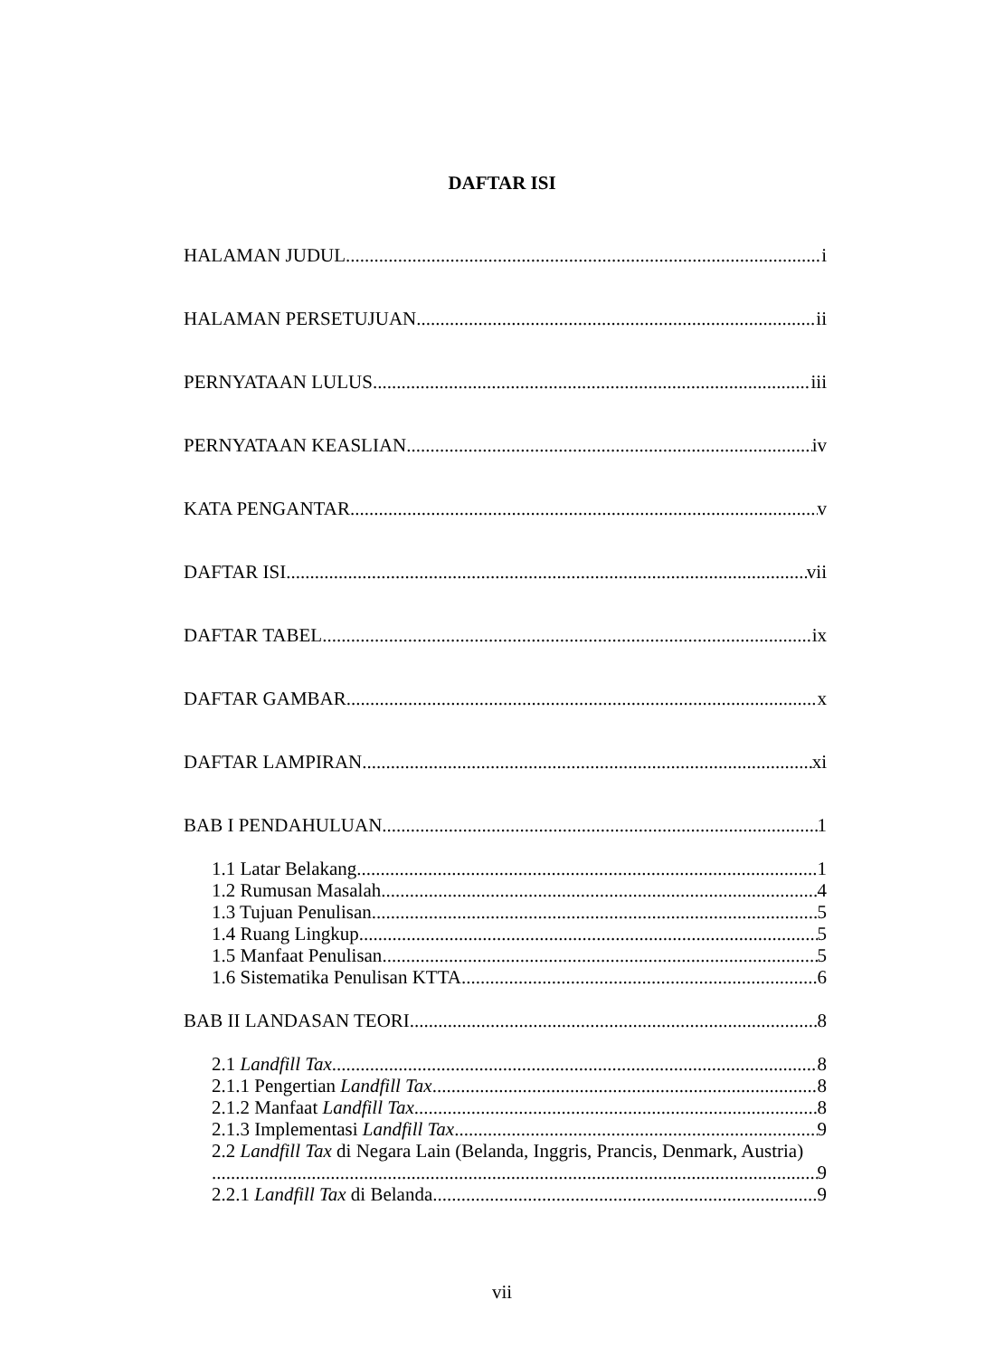DAFTAR ISI
HALAMAN JUDUL i
HALAMAN PERSETUJUAN ii
PERNYATAAN LULUS iii
PERNYATAAN KEASLIAN iv
KATA PENGANTAR v
DAFTAR ISI vii
DAFTAR TABEL ix
DAFTAR GAMBAR x
DAFTAR LAMPIRAN xi
BAB I PENDAHULUAN 1
1.1 Latar Belakang 1
1.2 Rumusan Masalah 4
1.3 Tujuan Penulisan 5
1.4 Ruang Lingkup 5
1.5 Manfaat Penulisan 5
1.6 Sistematika Penulisan KTTA 6
BAB II LANDASAN TEORI 8
2.1 Landfill Tax 8
2.1.1 Pengertian Landfill Tax 8
2.1.2 Manfaat Landfill Tax 8
2.1.3 Implementasi Landfill Tax 9
2.2 Landfill Tax di Negara Lain (Belanda, Inggris, Prancis, Denmark, Austria)
9
2.2.1 Landfill Tax di Belanda 9
vii